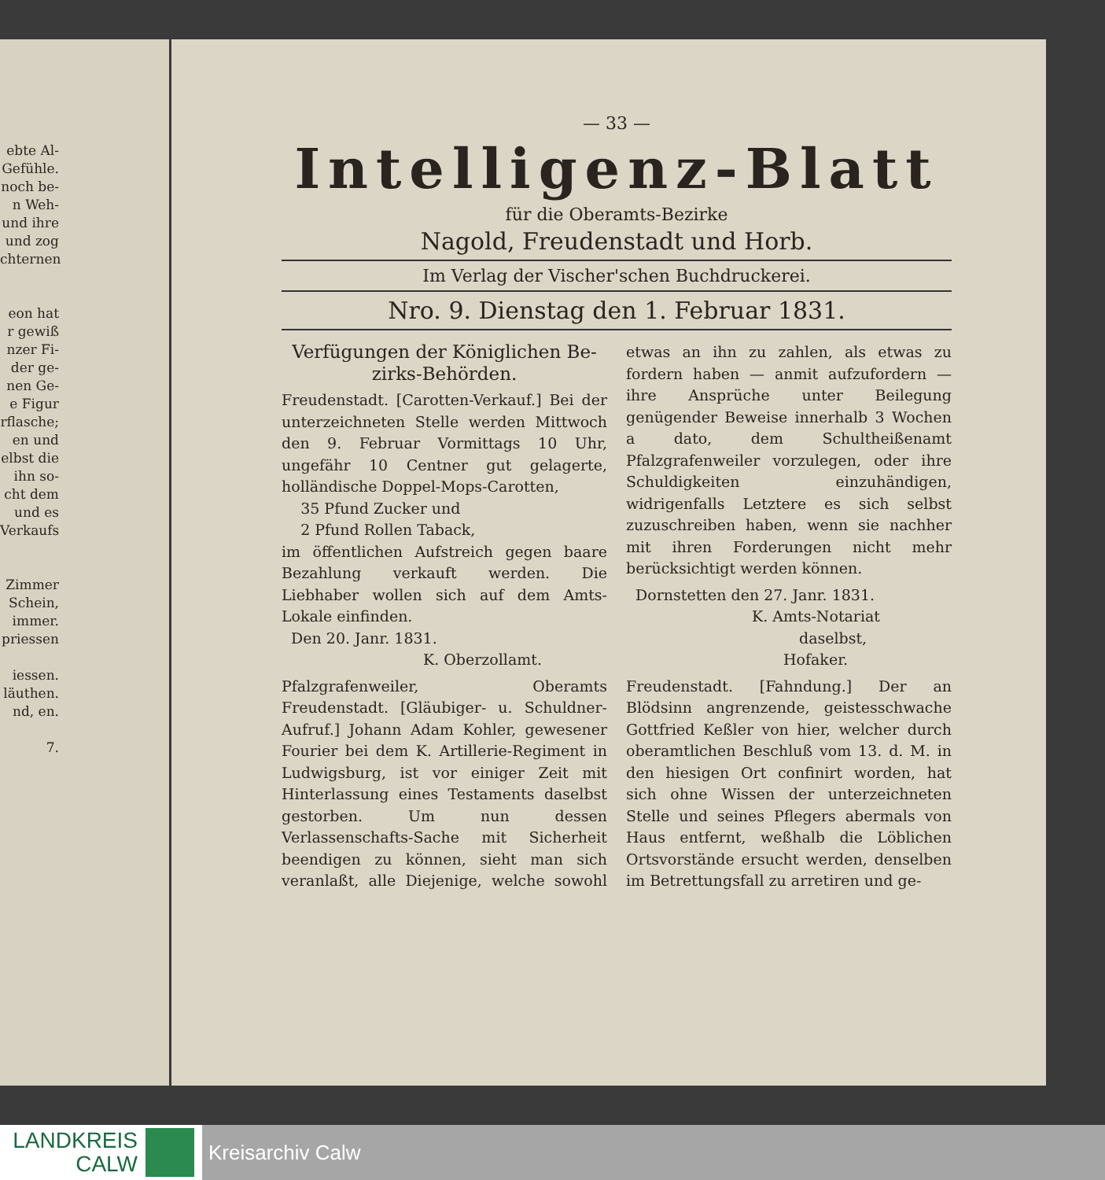ebte Al- Gefühle. noch be- n Weh- und ihre und zog chternen
eon hat r gewiß nzer Fi- der ge- nen Ge- e Figur rflasche; en und elbst die ihn so- cht dem und es Verkaufs
Zimmer
Schein, immer.
priessen
iessen.
läuthen.
nd, en.
7.
— 33 —
Intelligenz-Blatt
für die Oberamts-Bezirke
Nagold, Freudenstadt und Horb.
Im Verlag der Vischer'schen Buchdruckerei.
Nro. 9. Dienstag den 1. Februar 1831.
Verfügungen der Königlichen Be-zirks-Behörden.
Freudenstadt. [Carotten-Verkauf.] Bei der unterzeichneten Stelle werden Mittwoch den 9. Februar Vormittags 10 Uhr, ungefähr 10 Centner gut gelagerte, holländische Doppel-Mops-Carotten,
35 Pfund Zucker und
2 Pfund Rollen Taback,
im öffentlichen Aufstreich gegen baare Bezahlung verkauft werden. Die Liebhaber wollen sich auf dem Amts-Lokale einfinden.
Den 20. Janr. 1831.
K. Oberzollamt.
Pfalzgrafenweiler, Oberamts Freudenstadt. [Gläubiger- u. Schuldner-Aufruf.] Johann Adam Kohler, gewesener Fourier bei dem K. Artillerie-Regiment in Ludwigsburg, ist vor einiger Zeit mit Hinterlassung eines Testaments daselbst gestorben. Um nun dessen Verlassenschafts-Sache mit Sicherheit beendigen zu können, sieht man sich veranlaßt, alle Diejenige, welche sowohl etwas an ihn zu zahlen, als etwas zu fordern haben — anmit aufzufordern — ihre Ansprüche unter Beilegung genügender Beweise innerhalb 3 Wochen a dato, dem Schultheißenamt Pfalzgrafenweiler vorzulegen, oder ihre Schuldigkeiten einzuhändigen, widrigenfalls Letztere es sich selbst zuzuschreiben haben, wenn sie nachher mit ihren Forderungen nicht mehr berücksichtigt werden können.
Dornstetten den 27. Janr. 1831.
K. Amts-Notariat
daselbst,
Hofaker.
Freudenstadt. [Fahndung.] Der an Blödsinn angrenzende, geistesschwache Gottfried Keßler von hier, welcher durch oberamtlichen Beschluß vom 13. d. M. in den hiesigen Ort confinirt worden, hat sich ohne Wissen der unterzeichneten Stelle und seines Pflegers abermals von Haus entfernt, weßhalb die Löblichen Ortsvorstände ersucht werden, denselben im Betrettungsfall zu arretiren und ge-
LANDKREIS
CALW
Kreisarchiv Calw